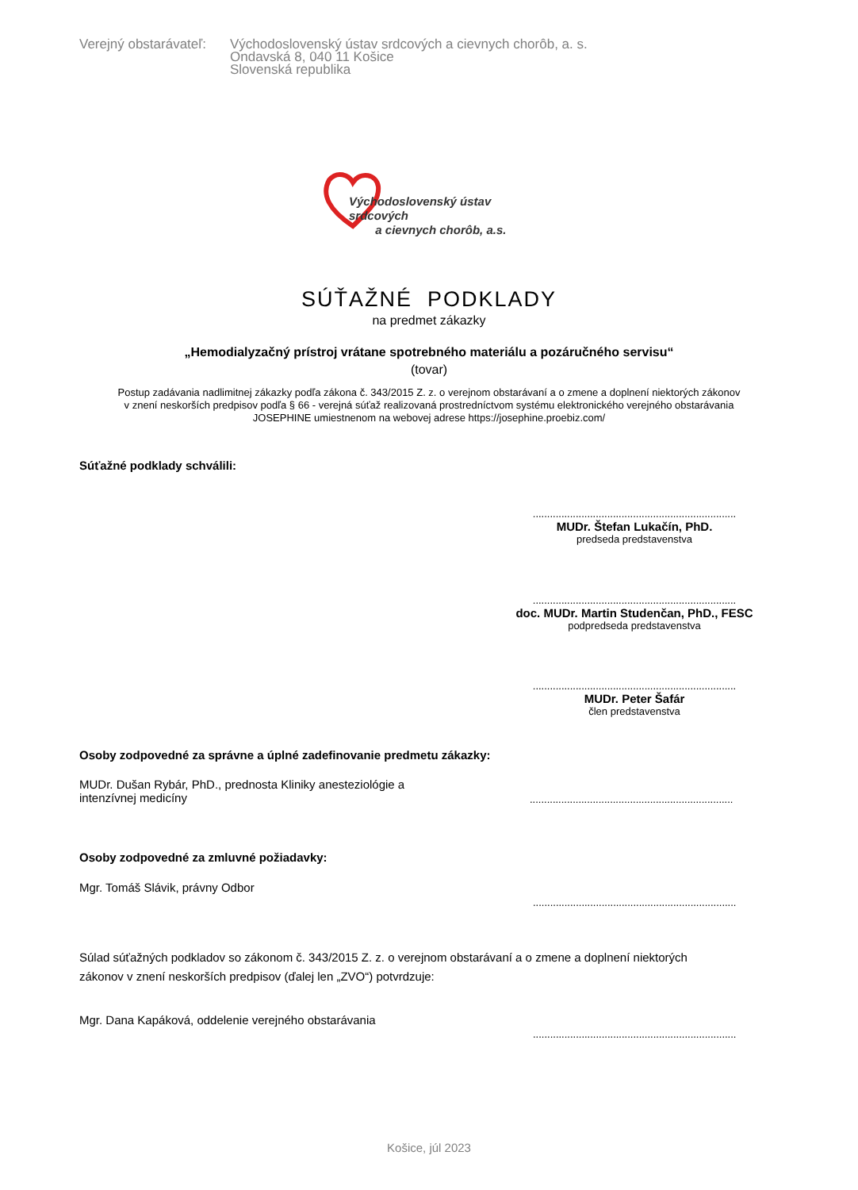Verejný obstarávateľ:
Východoslovenský ústav srdcových a cievnych chorôb, a. s.
Ondavská 8, 040 11 Košice
Slovenská republika
Východoslovenský ústav srdcových
a cievnych chorôb, a.s.
SÚŤAŽNÉ PODKLADY
na predmet zákazky
„Hemodialyzačný prístroj vrátane spotrebného materiálu a pozáručného servisu“
(tovar)
Postup zadávania nadlimitnej zákazky podľa zákona č. 343/2015 Z. z. o verejnom obstarávaní a o zmene a doplnení niektorých zákonov
v znení neskorších predpisov podľa § 66 - verejná súťaž realizovaná prostredníctvom systému elektronického verejného obstarávania
JOSEPHINE umiestnenom na webovej adrese https://josephine.proebiz.com/
Súťažné podklady schválili:
.......................................................................
MUDr. Štefan Lukačín, PhD.
predseda predstavenstva
.......................................................................
doc. MUDr. Martin Studenčan, PhD., FESC
podpredseda predstavenstva
.......................................................................
MUDr. Peter Šafár
člen predstavenstva
Osoby zodpovedné za správne a úplné zadefinovanie predmetu zákazky:
MUDr. Dušan Rybár, PhD., prednosta Kliniky anesteziológie a
intenzívnej medicíny
.......................................................................
Osoby zodpovedné za zmluvné požiadavky:
Mgr. Tomáš Slávik, právny Odbor
.......................................................................
Súlad súťažných podkladov so zákonom č. 343/2015 Z. z. o verejnom obstarávaní a o zmene a doplnení niektorých
zákonov v znení neskorších predpisov (ďalej len „ZVO“) potvrdzuje:
Mgr. Dana Kapáková, oddelenie verejného obstarávania
.......................................................................
Košice, júl 2023